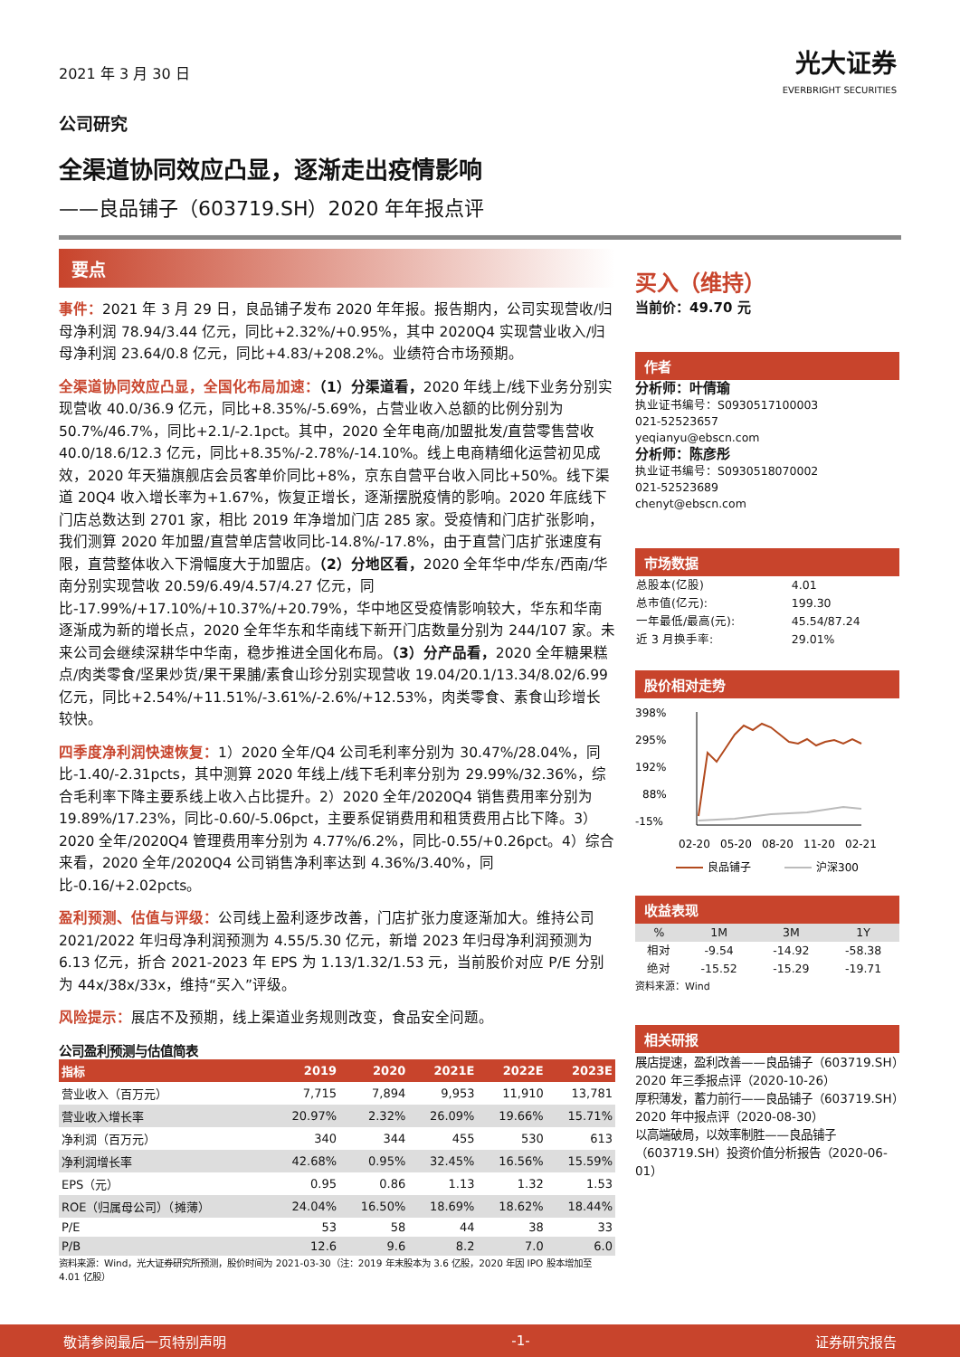光大证券
EVERBRIGHT SECURITIES
2021 年 3 月 30 日
公司研究
全渠道协同效应凸显，逐渐走出疫情影响
——良品铺子（603719.SH）2020 年年报点评
要点
事件：2021 年 3 月 29 日，良品铺子发布 2020 年年报。报告期内，公司实现营收/归母净利润 78.94/3.44 亿元，同比+2.32%/+0.95%，其中 2020Q4 实现营业收入/归母净利润 23.64/0.8 亿元，同比+4.83/+208.2%。业绩符合市场预期。
全渠道协同效应凸显，全国化布局加速：（1）分渠道看，2020 年线上/线下业务分别实现营收 40.0/36.9 亿元，同比+8.35%/-5.69%，占营业收入总额的比例分别为 50.7%/46.7%，同比+2.1/-2.1pct。其中，2020 全年电商/加盟批发/直营零售营收 40.0/18.6/12.3 亿元，同比+8.35%/-2.78%/-14.10%。线上电商精细化运营初见成效，2020 年天猫旗舰店会员客单价同比+8%，京东自营平台收入同比+50%。线下渠道 20Q4 收入增长率为+1.67%，恢复正增长，逐渐摆脱疫情的影响。2020 年底线下门店总数达到 2701 家，相比 2019 年净增加门店 285 家。受疫情和门店扩张影响，我们测算 2020 年加盟/直营单店营收同比-14.8%/-17.8%，由于直营门店扩张速度有限，直营整体收入下滑幅度大于加盟店。（2）分地区看，2020 全年华中/华东/西南/华南分别实现营收 20.59/6.49/4.57/4.27 亿元，同比-17.99%/+17.10%/+10.37%/+20.79%，华中地区受疫情影响较大，华东和华南逐渐成为新的增长点，2020 全年华东和华南线下新开门店数量分别为 244/107 家。未来公司会继续深耕华中华南，稳步推进全国化布局。（3）分产品看，2020 全年糖果糕点/肉类零食/坚果炒货/果干果脯/素食山珍分别实现营收 19.04/20.1/13.34/8.02/6.99 亿元，同比+2.54%/+11.51%/-3.61%/-2.6%/+12.53%，肉类零食、素食山珍增长较快。
四季度净利润快速恢复：1）2020 全年/Q4 公司毛利率分别为 30.47%/28.04%，同比-1.40/-2.31pcts，其中测算 2020 年线上/线下毛利率分别为 29.99%/32.36%，综合毛利率下降主要系线上收入占比提升。2）2020 全年/2020Q4 销售费用率分别为 19.89%/17.23%，同比-0.60/-5.06pct，主要系促销费用和租赁费用占比下降。3）2020 全年/2020Q4 管理费用率分别为 4.77%/6.2%，同比-0.55/+0.26pct。4）综合来看，2020 全年/2020Q4 公司销售净利率达到 4.36%/3.40%，同比-0.16/+2.02pcts。
盈利预测、估值与评级：公司线上盈利逐步改善，门店扩张力度逐渐加大。维持公司 2021/2022 年归母净利润预测为 4.55/5.30 亿元，新增 2023 年归母净利润预测为 6.13 亿元，折合 2021-2023 年 EPS 为 1.13/1.32/1.53 元，当前股价对应 P/E 分别为 44x/38x/33x，维持“买入”评级。
风险提示：展店不及预期，线上渠道业务规则改变，食品安全问题。
公司盈利预测与估值简表
| 指标 | 2019 | 2020 | 2021E | 2022E | 2023E |
| --- | --- | --- | --- | --- | --- |
| 营业收入（百万元） | 7,715 | 7,894 | 9,953 | 11,910 | 13,781 |
| 营业收入增长率 | 20.97% | 2.32% | 26.09% | 19.66% | 15.71% |
| 净利润（百万元） | 340 | 344 | 455 | 530 | 613 |
| 净利润增长率 | 42.68% | 0.95% | 32.45% | 16.56% | 15.59% |
| EPS（元） | 0.95 | 0.86 | 1.13 | 1.32 | 1.53 |
| ROE（归属母公司）（摊薄） | 24.04% | 16.50% | 18.69% | 18.62% | 18.44% |
| P/E | 53 | 58 | 44 | 38 | 33 |
| P/B | 12.6 | 9.6 | 8.2 | 7.0 | 6.0 |
资料来源：Wind，光大证券研究所预测，股价时间为 2021-03-30（注：2019 年末股本为 3.6 亿股，2020 年因 IPO 股本增加至 4.01 亿股）
买入（维持）
当前价：49.70 元
作者
分析师：叶倩瑜
执业证书编号：S0930517100003
021-52523657
yeqianyu@ebscn.com
分析师：陈彦彤
执业证书编号：S0930518070002
021-52523689
chenyt@ebscn.com
市场数据
| 总股本(亿股) | 4.01 |
| 总市值(亿元): | 199.30 |
| 一年最低/最高(元): | 45.54/87.24 |
| 近 3 月换手率: | 29.01% |
股价相对走势
398%
295%
192%
88%
-15%
02-20
05-20
08-20
11-20
02-21
良品铺子
沪深300
收益表现
| % | 1M | 3M | 1Y |
| 相对 | -9.54 | -14.92 | -58.38 |
| 绝对 | -15.52 | -15.29 | -19.71 |
资料来源：Wind
相关研报
展店提速，盈利改善——良品铺子（603719.SH）2020 年三季报点评（2020-10-26）
厚积薄发，蓄力前行——良品铺子（603719.SH）2020 年中报点评（2020-08-30）
以高端破局，以效率制胜——良品铺子（603719.SH）投资价值分析报告（2020-06-01）
敬请参阅最后一页特别声明 -1- 证券研究报告